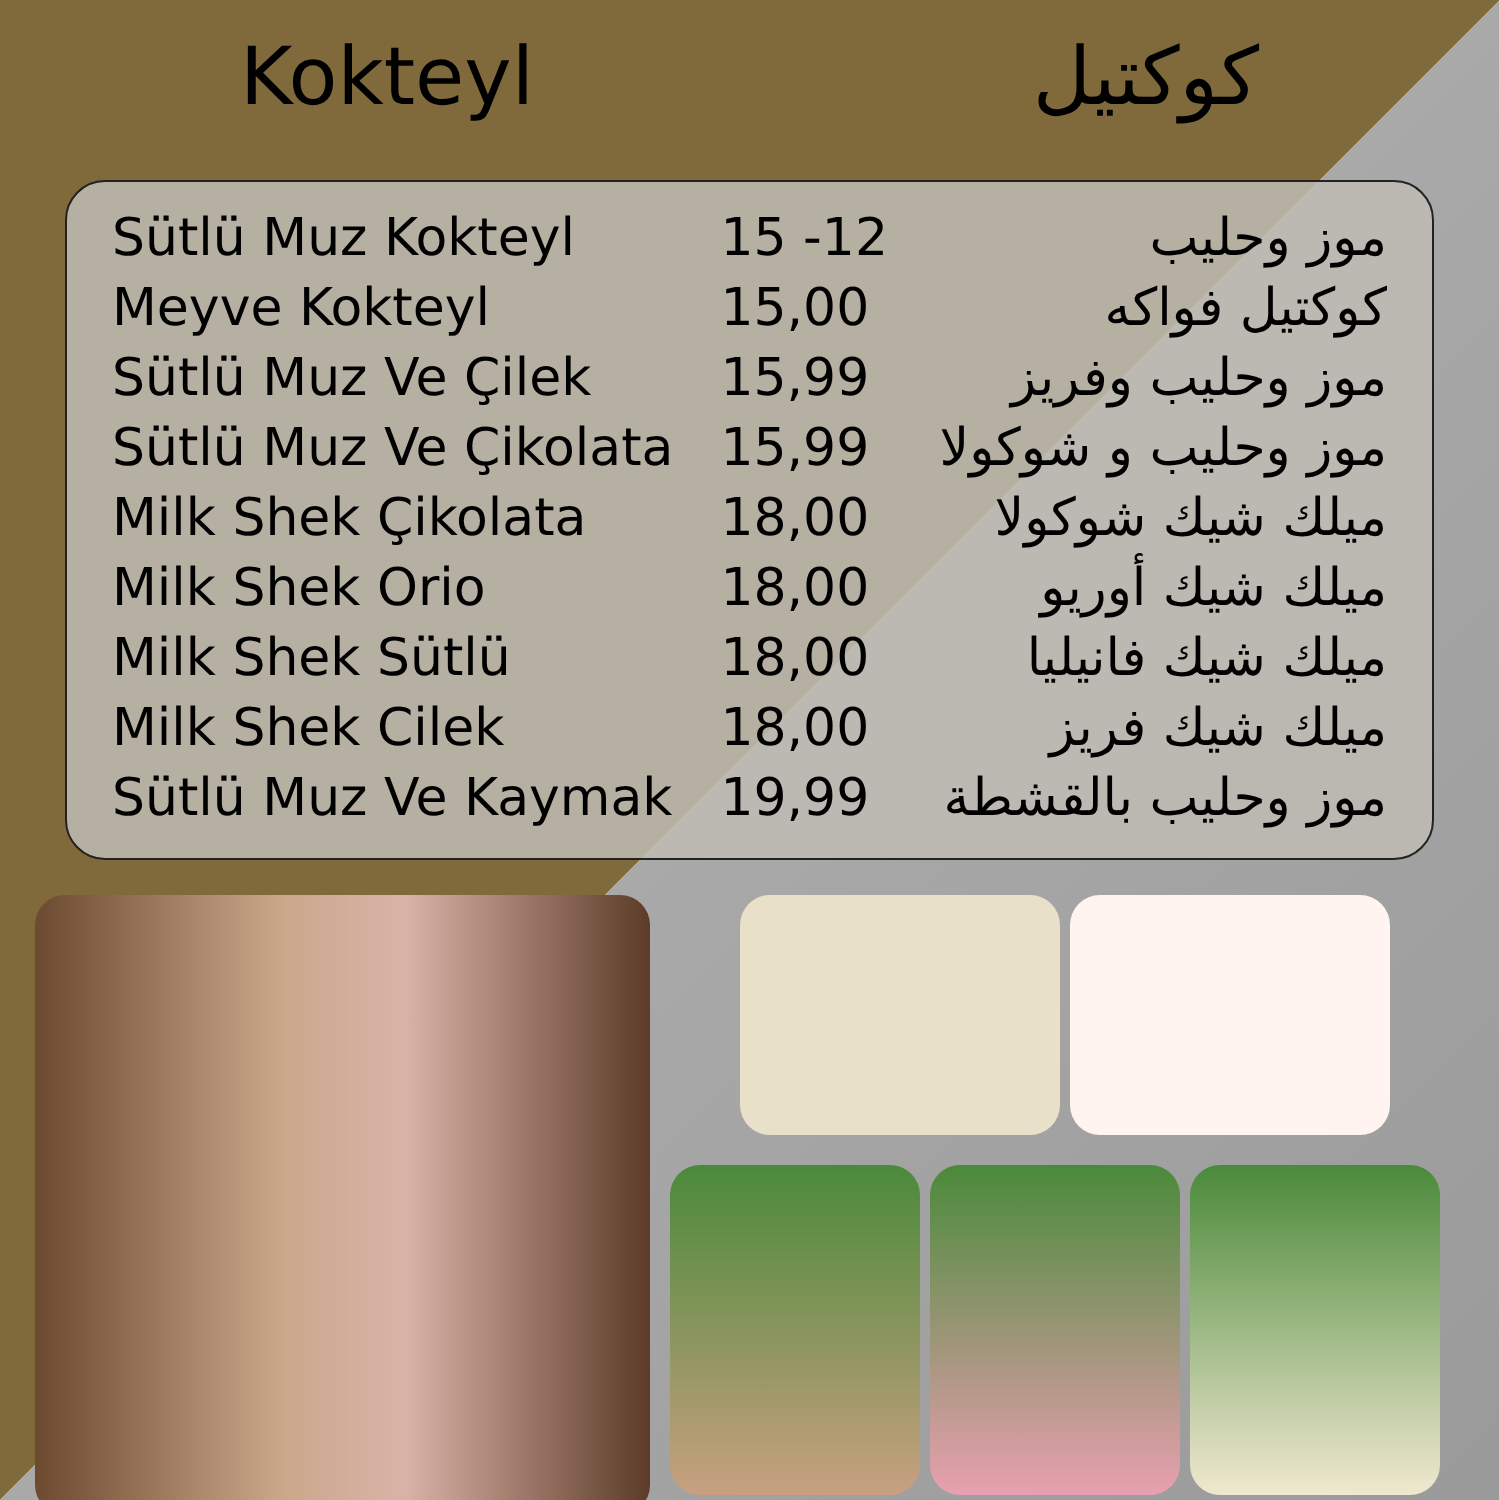Kokteyl كوكتيل
| Sütlü Muz Kokteyl | 15 -12 | موز وحليب |
| Meyve Kokteyl | 15,00 | كوكتيل فواكه |
| Sütlü Muz Ve Çilek | 15,99 | موز وحليب وفريز |
| Sütlü Muz Ve Çikolata | 15,99 | موز وحليب و شوكولا |
| Milk Shek Çikolata | 18,00 | ميلك شيك شوكولا |
| Milk Shek Orio | 18,00 | ميلك شيك أوريو |
| Milk Shek Sütlü | 18,00 | ميلك شيك فانيليا |
| Milk Shek Cilek | 18,00 | ميلك شيك فريز |
| Sütlü Muz Ve Kaymak | 19,99 | موز وحليب بالقشطة |